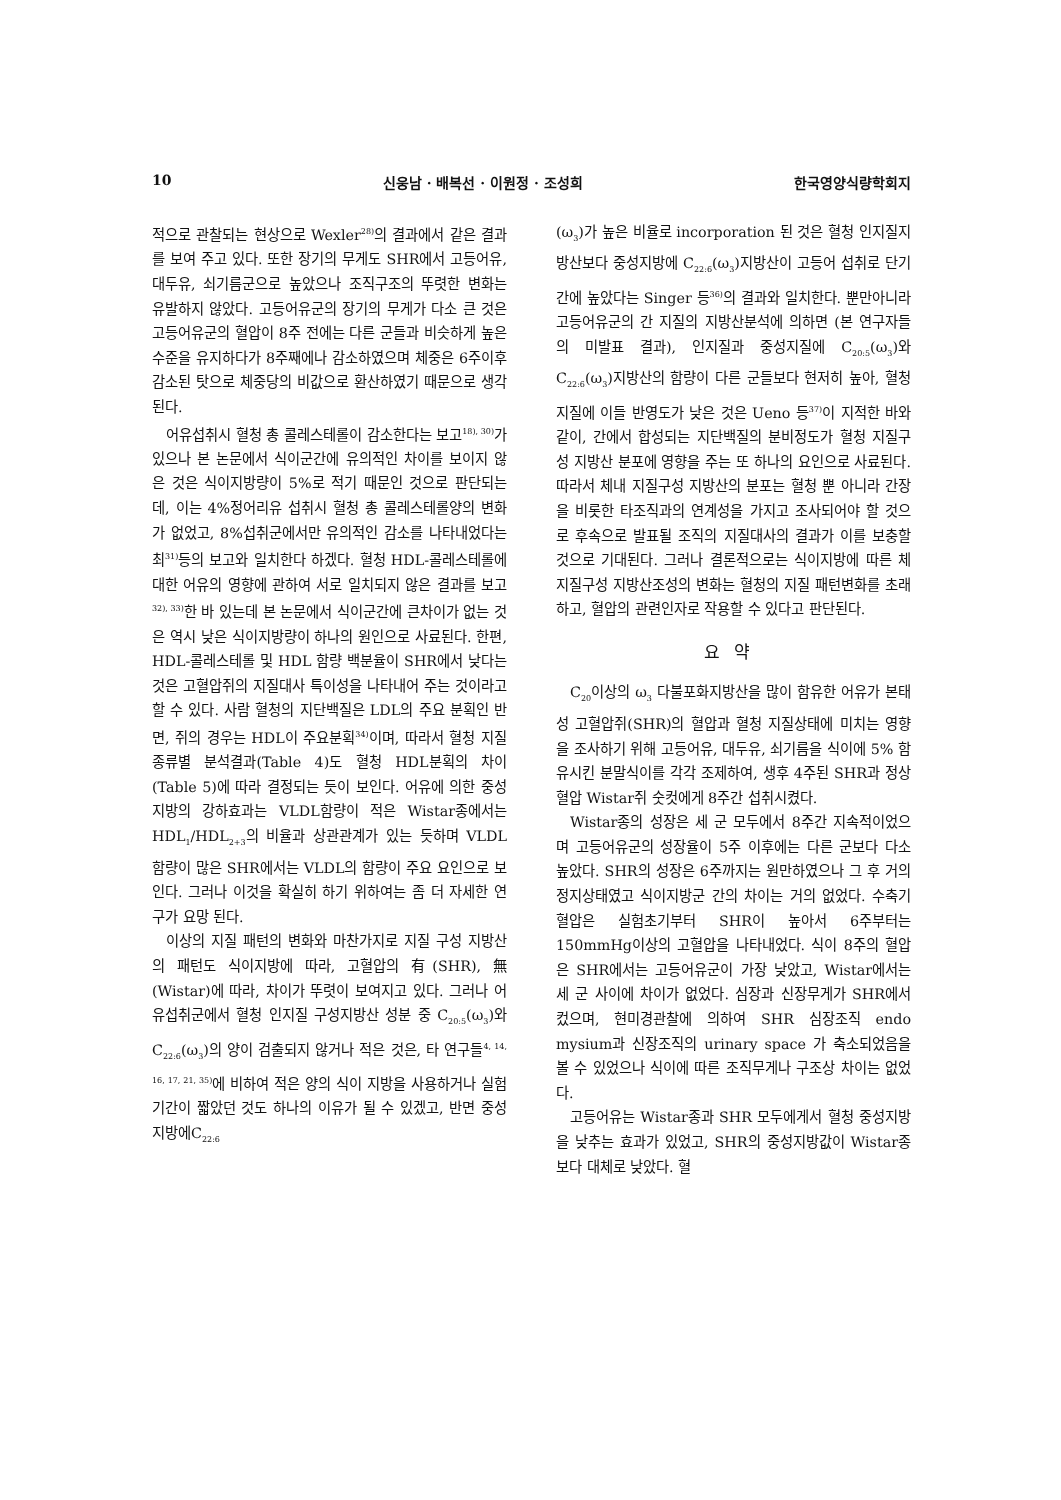10 신웅남 · 배복선 · 이원정 · 조성희 한국영양식량학회지
적으로 관찰되는 현상으로 Wexler<sup>28)</sup>의 결과에서 같은 결과를 보여 주고 있다. 또한 장기의 무게도 SHR에서 고등어유, 대두유, 쇠기름군으로 높았으나 조직구조의 뚜렷한 변화는 유발하지 않았다. 고등어유군의 장기의 무게가 다소 큰 것은 고등어유군의 혈압이 8주 전에는 다른 군들과 비슷하게 높은 수준을 유지하다가 8주째에나 감소하였으며 체중은 6주이후 감소된 탓으로 체중당의 비값으로 환산하였기 때문으로 생각된다.
어유섭취시 혈청 총 콜레스테롤이 감소한다는 보고<sup>18), 30)</sup>가 있으나 본 논문에서 식이군간에 유의적인 차이를 보이지 않은 것은 식이지방량이 5%로 적기 때문인 것으로 판단되는데, 이는 4%정어리유 섭취시 혈청 총 콜레스테롤양의 변화가 없었고, 8%섭취군에서만 유의적인 감소를 나타내었다는 최<sup>31)</sup>등의 보고와 일치한다 하겠다. 혈청 HDL-콜레스테롤에 대한 어유의 영향에 관하여 서로 일치되지 않은 결과를 보고<sup>32), 33)</sup>한 바 있는데 본 논문에서 식이군간에 큰차이가 없는 것은 역시 낮은 식이지방량이 하나의 원인으로 사료된다. 한편, HDL-콜레스테롤 및 HDL 함량 백분율이 SHR에서 낮다는 것은 고혈압쥐의 지질대사 특이성을 나타내어 주는 것이라고 할 수 있다. 사람 혈청의 지단백질은 LDL의 주요 분획인 반면, 쥐의 경우는 HDL이 주요분획<sup>34)</sup>이며, 따라서 혈청 지질 종류별 분석결과(Table 4)도 혈청 HDL분획의 차이(Table 5)에 따라 결정되는 듯이 보인다. 어유에 의한 중성지방의 강하효과는 VLDL함량이 적은 Wistar종에서는 HDL<sub>1</sub>/HDL<sub>2+3</sub>의 비율과 상관관계가 있는 듯하며 VLDL 함량이 많은 SHR에서는 VLDL의 함량이 주요 요인으로 보인다. 그러나 이것을 확실히 하기 위하여는 좀 더 자세한 연구가 요망 된다.
이상의 지질 패턴의 변화와 마찬가지로 지질 구성 지방산의 패턴도 식이지방에 따라, 고혈압의 有(SHR), 無(Wistar)에 따라, 차이가 뚜렷이 보여지고 있다. 그러나 어유섭취군에서 혈청 인지질 구성지방산 성분 중 C<sub>20:5</sub>(ω<sub>3</sub>)와 C<sub>22:6</sub>(ω<sub>3</sub>)의 양이 검출되지 않거나 적은 것은, 타 연구들<sup>4, 14, 16, 17, 21, 35)</sup>에 비하여 적은 양의 식이 지방을 사용하거나 실험기간이 짧았던 것도 하나의 이유가 될 수 있겠고, 반면 중성지방에C<sub>22:6</sub>
(ω<sub>3</sub>)가 높은 비율로 incorporation 된 것은 혈청 인지질지방산보다 중성지방에 C<sub>22:6</sub>(ω<sub>3</sub>)지방산이 고등어 섭취로 단기간에 높았다는 Singer 등<sup>36)</sup>의 결과와 일치한다. 뿐만아니라 고등어유군의 간 지질의 지방산분석에 의하면 (본 연구자들의 미발표 결과), 인지질과 중성지질에 C<sub>20:5</sub>(ω<sub>3</sub>)와 C<sub>22:6</sub>(ω<sub>3</sub>)지방산의 함량이 다른 군들보다 현저히 높아, 혈청지질에 이들 반영도가 낮은 것은 Ueno 등<sup>37)</sup>이 지적한 바와 같이, 간에서 합성되는 지단백질의 분비정도가 혈청 지질구성 지방산 분포에 영향을 주는 또 하나의 요인으로 사료된다. 따라서 체내 지질구성 지방산의 분포는 혈청 뿐 아니라 간장을 비롯한 타조직과의 연계성을 가지고 조사되어야 할 것으로 후속으로 발표될 조직의 지질대사의 결과가 이를 보충할 것으로 기대된다. 그러나 결론적으로는 식이지방에 따른 체지질구성 지방산조성의 변화는 혈청의 지질 패턴변화를 초래하고, 혈압의 관련인자로 작용할 수 있다고 판단된다.
요약
C<sub>20</sub>이상의 ω<sub>3</sub> 다불포화지방산을 많이 함유한 어유가 본태성 고혈압쥐(SHR)의 혈압과 혈청 지질상태에 미치는 영향을 조사하기 위해 고등어유, 대두유, 쇠기름을 식이에 5% 함유시킨 분말식이를 각각 조제하여, 생후 4주된 SHR과 정상혈압 Wistar쥐 숫컷에게 8주간 섭취시켰다.
Wistar종의 성장은 세 군 모두에서 8주간 지속적이었으며 고등어유군의 성장율이 5주 이후에는 다른 군보다 다소 높았다. SHR의 성장은 6주까지는 원만하였으나 그 후 거의 정지상태였고 식이지방군 간의 차이는 거의 없었다. 수축기혈압은 실험초기부터 SHR이 높아서 6주부터는 150mmHg이상의 고혈압을 나타내었다. 식이 8주의 혈압은 SHR에서는 고등어유군이 가장 낮았고, Wistar에서는 세 군 사이에 차이가 없었다. 심장과 신장무게가 SHR에서 컸으며, 현미경관찰에 의하여 SHR 심장조직 endo mysium과 신장조직의 urinary space 가 축소되었음을 볼 수 있었으나 식이에 따른 조직무게나 구조상 차이는 없었다.
고등어유는 Wistar종과 SHR 모두에게서 혈청 중성지방을 낮추는 효과가 있었고, SHR의 중성지방값이 Wistar종보다 대체로 낮았다. 혈